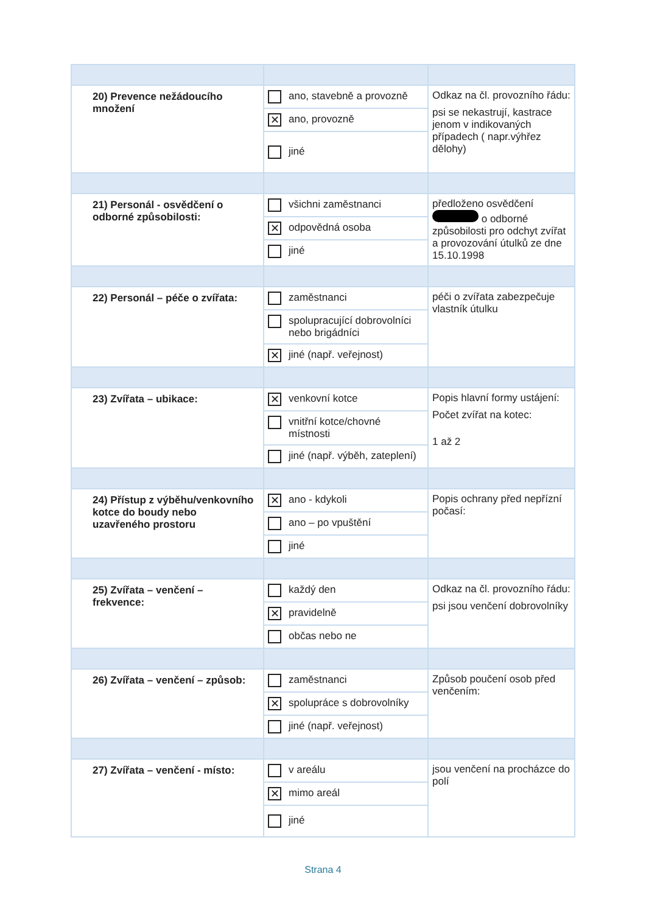| 20) Prevence nežádoucího množení | ano, stavebně a provozně ✕ ano, provozně jiné | Odkaz na čl. provozního řádu: psi se nekastrují, kastrace jenom v indikovaných případech ( napr.výhřez dělohy) |
| 21) Personál - osvědčení o odborné způsobilosti: | všichni zaměstnanci ✕ odpovědná osoba jiné | předloženo osvědčení o odborné způsobilosti pro odchyt zvířat a provozování útulků ze dne 15.10.1998 |
| 22) Personál – péče o zvířata: | zaměstnanci spolupracující dobrovolníci nebo brigádníci ✕ jiné (např. veřejnost) | péči o zvířata zabezpečuje vlastník útulku |
| 23) Zvířata – ubikace: | ✕ venkovní kotce vnitřní kotce/chovné místnosti jiné (např. výběh, zateplení) | Popis hlavní formy ustájení: Počet zvířat na kotec: 1 až 2 |
| 24) Přístup z výběhu/venkovního kotce do boudy nebo uzavřeného prostoru | ✕ ano - kdykoli ano – po vpuštění jiné | Popis ochrany před nepřízní počasí: |
| 25) Zvířata – venčení – frekvence: | každý den ✕ pravidelně občas nebo ne | Odkaz na čl. provozního řádu: psi jsou venčení dobrovolníky |
| 26) Zvířata – venčení – způsob: | zaměstnanci ✕ spolupráce s dobrovolníky jiné (např. veřejnost) | Způsob poučení osob před venčením: |
| 27) Zvířata – venčení - místo: | v areálu ✕ mimo areál jiné | jsou venčení na procházce do polí |
Strana 4